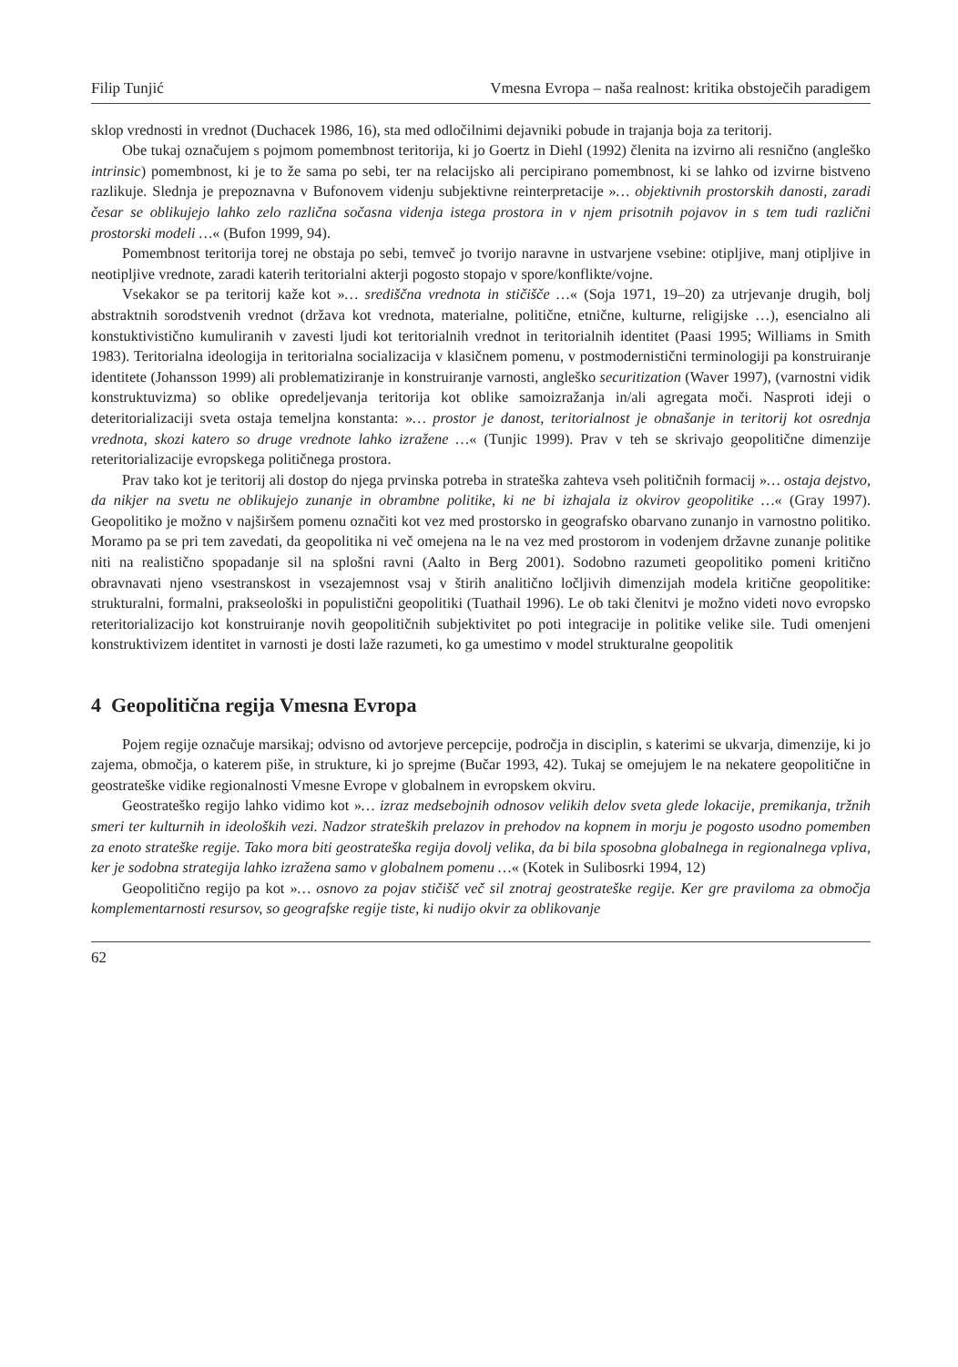Filip Tunjić Vmesna Evropa – naša realnost: kritika obstoječih paradigem
sklop vrednosti in vrednot (Duchacek 1986, 16), sta med odločilnimi dejavniki pobude in trajanja boja za teritorij.
Obe tukaj označujem s pojmom pomembnost teritorija, ki jo Goertz in Diehl (1992) členita na izvirno ali resnično (angleško intrinsic) pomembnost, ki je to že sama po sebi, ter na relacijsko ali percipirano pomembnost, ki se lahko od izvirne bistveno razlikuje. Slednja je prepoznavna v Bufonovem videnju subjektivne reinterpretacije »… objektivnih prostorskih danosti, zaradi česar se oblikujejo lahko zelo različna sočasna videnja istega prostora in v njem prisotnih pojavov in s tem tudi različni prostorski modeli …« (Bufon 1999, 94).
Pomembnost teritorija torej ne obstaja po sebi, temveč jo tvorijo naravne in ustvarjene vsebine: otipljive, manj otipljive in neotipljive vrednote, zaradi katerih teritorialni akterji pogosto stopajo v spore/konflikte/vojne.
Vsekakor se pa teritorij kaže kot »… središčna vrednota in stičišče …« (Soja 1971, 19–20) za utrjevanje drugih, bolj abstraktnih sorodstvenih vrednot (država kot vrednota, materialne, politične, etnične, kulturne, religijske …), esencialno ali konstuktivistično kumuliranih v zavesti ljudi kot teritorialnih vrednot in teritorialnih identitet (Paasi 1995; Williams in Smith 1983). Teritorialna ideologija in teritorialna socializacija v klasičnem pomenu, v postmodernistični terminologiji pa konstruiranje identitete (Johansson 1999) ali problematiziranje in konstruiranje varnosti, angleško securitization (Waver 1997), (varnostni vidik konstruktuvizma) so oblike opredeljevanja teritorija kot oblike samoizražanja in/ali agregata moči. Nasproti ideji o deteritorializaciji sveta ostaja temeljna konstanta: »… prostor je danost, teritorialnost je obnašanje in teritorij kot osrednja vrednota, skozi katero so druge vrednote lahko izražene …« (Tunjic 1999). Prav v teh se skrivajo geopolitične dimenzije reteritorializacije evropskega političnega prostora.
Prav tako kot je teritorij ali dostop do njega prvinska potreba in strateška zahteva vseh političnih formacij »… ostaja dejstvo, da nikjer na svetu ne oblikujejo zunanje in obrambne politike, ki ne bi izhajala iz okvirov geopolitike …« (Gray 1997). Geopolitiko je možno v najširšem pomenu označiti kot vez med prostorsko in geografsko obarvano zunanjo in varnostno politiko. Moramo pa se pri tem zavedati, da geopolitika ni več omejena na le na vez med prostorom in vodenjem državne zunanje politike niti na realistično spopadanje sil na splošni ravni (Aalto in Berg 2001). Sodobno razumeti geopolitiko pomeni kritično obravnavati njeno vsestranskost in vsezajemnost vsaj v štirih analitično ločljivih dimenzijah modela kritične geopolitike: strukturalni, formalni, prakseološki in populistični geopolitiki (Tuathail 1996). Le ob taki členitvi je možno videti novo evropsko reteritorializacijo kot konstruiranje novih geopolitičnih subjektivitet po poti integracije in politike velike sile. Tudi omenjeni konstruktivizem identitet in varnosti je dosti laže razumeti, ko ga umestimo v model strukturalne geopolitik
4 Geopolitična regija Vmesna Evropa
Pojem regije označuje marsikaj; odvisno od avtorjeve percepcije, področja in disciplin, s katerimi se ukvarja, dimenzije, ki jo zajema, območja, o katerem piše, in strukture, ki jo sprejme (Bučar 1993, 42). Tukaj se omejujem le na nekatere geopolitične in geostrateške vidike regionalnosti Vmesne Evrope v globalnem in evropskem okviru.
Geostrateško regijo lahko vidimo kot »… izraz medsebojnih odnosov velikih delov sveta glede lokacije, premikanja, tržnih smeri ter kulturnih in ideoloških vezi. Nadzor strateških prelazov in prehodov na kopnem in morju je pogosto usodno pomemben za enoto strateške regije. Tako mora biti geostrateška regija dovolj velika, da bi bila sposobna globalnega in regionalnega vpliva, ker je sodobna strategija lahko izražena samo v globalnem pomenu …« (Kotek in Sulibosrki 1994, 12)
Geopolitično regijo pa kot »… osnovo za pojav stičišč več sil znotraj geostrateške regije. Ker gre praviloma za območja komplementarnosti resursov, so geografske regije tiste, ki nudijo okvir za oblikovanje
62